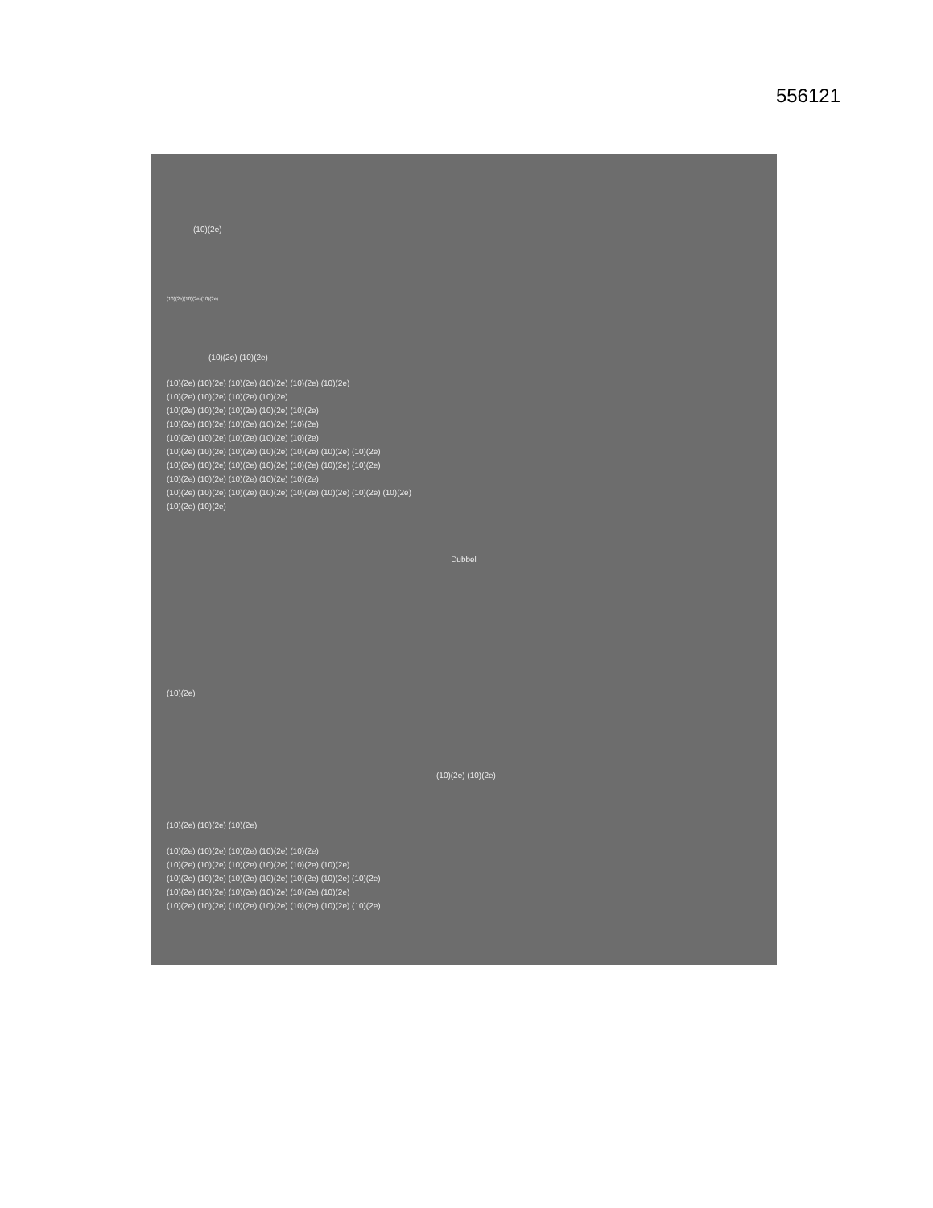556121
(10)(2e)
(10)(2e)(10)(2e)(10)(2e)
(10)(2e) (10)(2e)
(10)(2e) (10)(2e) (10)(2e) (10)(2e) (10)(2e) (10)(2e)
(10)(2e) (10)(2e) (10)(2e) (10)(2e)
(10)(2e) (10)(2e) (10)(2e) (10)(2e) (10)(2e)
(10)(2e) (10)(2e) (10)(2e) (10)(2e) (10)(2e)
(10)(2e) (10)(2e) (10)(2e) (10)(2e) (10)(2e)
(10)(2e) (10)(2e) (10)(2e) (10)(2e) (10)(2e) (10)(2e) (10)(2e)
(10)(2e) (10)(2e) (10)(2e) (10)(2e) (10)(2e) (10)(2e) (10)(2e)
(10)(2e) (10)(2e) (10)(2e) (10)(2e) (10)(2e)
(10)(2e) (10)(2e) (10)(2e) (10)(2e) (10)(2e) (10)(2e) (10)(2e) (10)(2e)
(10)(2e) (10)(2e)
Dubbel
(10)(2e)
(10)(2e) (10)(2e)
(10)(2e) (10)(2e) (10)(2e)
(10)(2e) (10)(2e) (10)(2e) (10)(2e) (10)(2e)
(10)(2e) (10)(2e) (10)(2e) (10)(2e) (10)(2e) (10)(2e)
(10)(2e) (10)(2e) (10)(2e) (10)(2e) (10)(2e) (10)(2e) (10)(2e)
(10)(2e) (10)(2e) (10)(2e) (10)(2e) (10)(2e) (10)(2e)
(10)(2e) (10)(2e) (10)(2e) (10)(2e) (10)(2e) (10)(2e) (10)(2e)